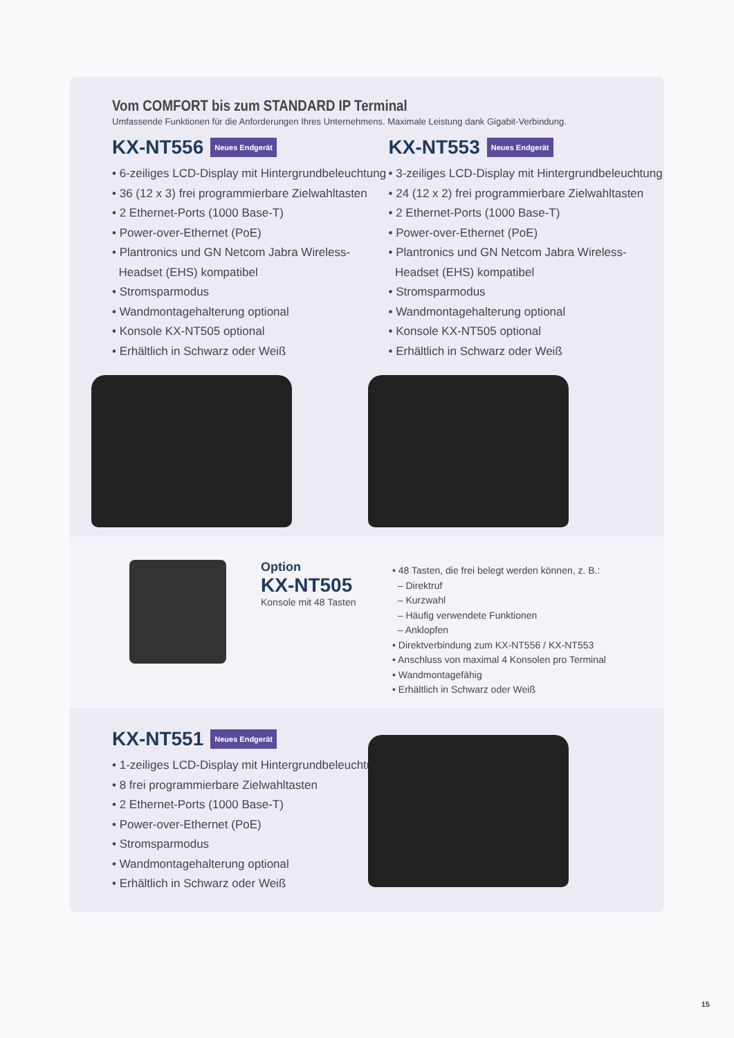Vom COMFORT bis zum STANDARD IP Terminal
Umfassende Funktionen für die Anforderungen Ihres Unternehmens. Maximale Leistung dank Gigabit-Verbindung.
KX-NT556 Neues Endgerät
• 6-zeiliges LCD-Display mit Hintergrundbeleuchtung
• 36 (12 x 3) frei programmierbare Zielwahltasten
• 2 Ethernet-Ports (1000 Base-T)
• Power-over-Ethernet (PoE)
• Plantronics und GN Netcom Jabra Wireless-
Headset (EHS) kompatibel
• Stromsparmodus
• Wandmontagehalterung optional
• Konsole KX-NT505 optional
• Erhältlich in Schwarz oder Weiß
KX-NT553 Neues Endgerät
• 3-zeiliges LCD-Display mit Hintergrundbeleuchtung
• 24 (12 x 2) frei programmierbare Zielwahltasten
• 2 Ethernet-Ports (1000 Base-T)
• Power-over-Ethernet (PoE)
• Plantronics und GN Netcom Jabra Wireless-
Headset (EHS) kompatibel
• Stromsparmodus
• Wandmontagehalterung optional
• Konsole KX-NT505 optional
• Erhältlich in Schwarz oder Weiß
Option
KX-NT505
Konsole mit 48 Tasten
• 48 Tasten, die frei belegt werden können, z. B.:
– Direktruf
– Kurzwahl
– Häufig verwendete Funktionen
– Anklopfen
• Direktverbindung zum KX-NT556 / KX-NT553
• Anschluss von maximal 4 Konsolen pro Terminal
• Wandmontagefähig
• Erhältlich in Schwarz oder Weiß
KX-NT551 Neues Endgerät
• 1-zeiliges LCD-Display mit Hintergrundbeleuchtung
• 8 frei programmierbare Zielwahltasten
• 2 Ethernet-Ports (1000 Base-T)
• Power-over-Ethernet (PoE)
• Stromsparmodus
• Wandmontagehalterung optional
• Erhältlich in Schwarz oder Weiß
15